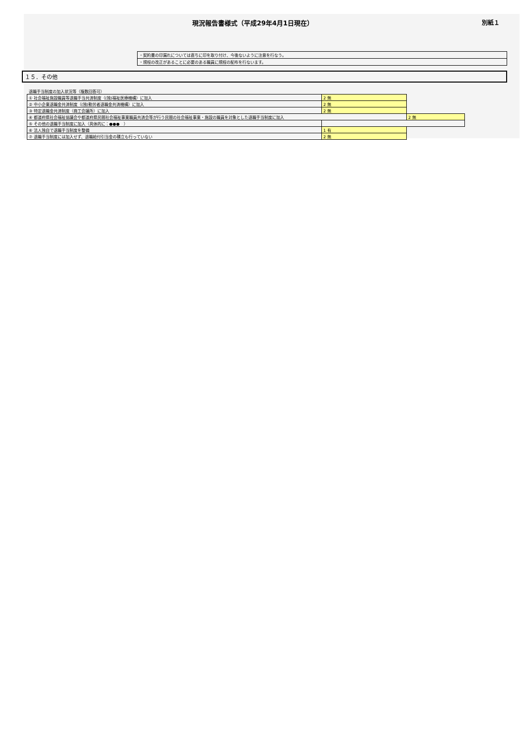現況報告書様式（平成29年4月1日現在）
別紙１
| ・契約書の印漏れについては直ちに印を取り付け、今後ないように注意を行なう。 |
| ・規程の改正があることに必要のある職員に規程の配布を行ないます。 |
１５．その他
退職手当制度の加入状況等（複数回答可）
| ① 社会福祉施設職員等退職手当共済制度（(独)福祉医療機構）に加入 | 2 無 | |
| ② 中小企業退職金共済制度（(独)勤労者退職金共済機構）に加入 | 2 無 | |
| ③ 特定退職金共済制度（商工会議所）に加入 | 2 無 | |
| ④ 都道府県社会福祉協議会や都道府県民間社会福祉事業職員共済会等が行う民間の社会福祉事業・施設の職員を対象とした退職手当制度に加入 | | 2 無 |
| ⑤ その他の退職手当制度に加入（具体的に：●●● ） | | |
| ⑥ 法人独自で退職手当制度を整備 | 1 有 | |
| ⑦ 退職手当制度には加入せず、退職給付引当金の積立も行っていない | 2 無 | |